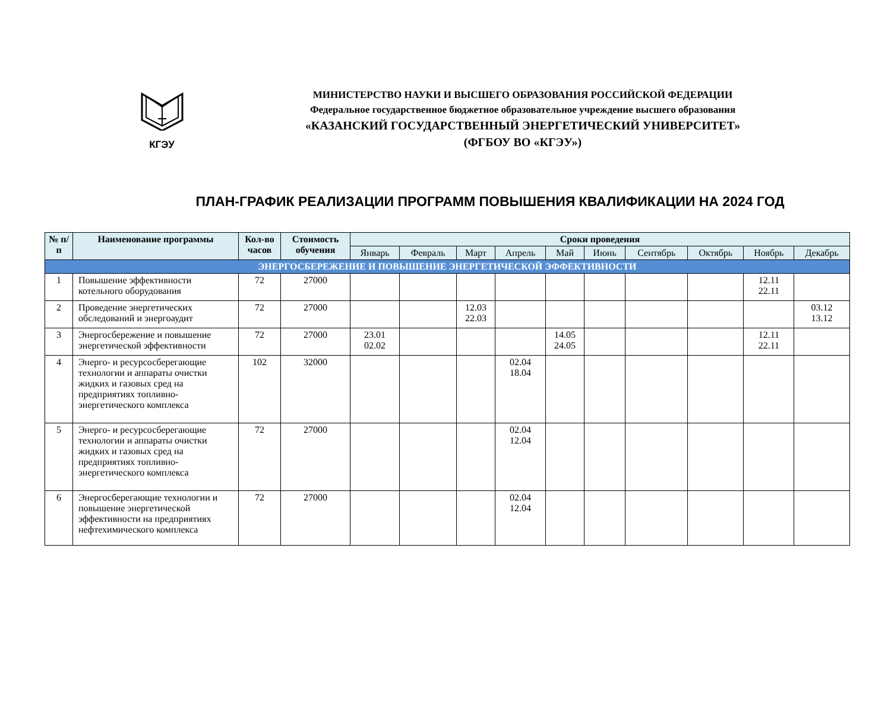КГЭУ МИНИСТЕРСТВО НАУКИ И ВЫСШЕГО ОБРАЗОВАНИЯ РОССИЙСКОЙ ФЕДЕРАЦИИ
Федеральное государственное бюджетное образовательное учреждение высшего образования
«КАЗАНСКИЙ ГОСУДАРСТВЕННЫЙ ЭНЕРГЕТИЧЕСКИЙ УНИВЕРСИТЕТ»
(ФГБОУ ВО «КГЭУ»)
ПЛАН-ГРАФИК РЕАЛИЗАЦИИ ПРОГРАММ ПОВЫШЕНИЯ КВАЛИФИКАЦИИ НА 2024 ГОД
| № п/п | Наименование программы | Кол-во часов | Стоимость обучения | Сроки проведения | | | | | | | | | |
| --- | --- | --- | --- | --- | --- | --- | --- | --- | --- | --- | --- | --- | --- |
| | | | | Январь | Февраль | Март | Апрель | Май | Июнь | Сентябрь | Октябрь | Ноябрь | Декабрь |
| ЭНЕРГОСБЕРЕЖЕНИЕ И ПОВЫШЕНИЕ ЭНЕРГЕТИЧЕСКОЙ ЭФФЕКТИВНОСТИ | | | | | | | | | | | | | |
| 1 | Повышение эффективности котельного оборудования | 72 | 27000 | | | | | | | | | 12.11 22.11 | |
| 2 | Проведение энергетических обследований и энергоаудит | 72 | 27000 | | | 12.03 22.03 | | | | | | | 03.12 13.12 |
| 3 | Энергосбережение и повышение энергетической эффективности | 72 | 27000 | 23.01 02.02 | | | | 14.05 24.05 | | | | 12.11 22.11 | |
| 4 | Энерго- и ресурсосберегающие технологии и аппараты очистки жидких и газовых сред на предприятиях топливно-энергетического комплекса | 102 | 32000 | | | | 02.04 18.04 | | | | | | |
| 5 | Энерго- и ресурсосберегающие технологии и аппараты очистки жидких и газовых сред на предприятиях топливно-энергетического комплекса | 72 | 27000 | | | | 02.04 12.04 | | | | | | |
| 6 | Энергосберегающие технологии и повышение энергетической эффективности на предприятиях нефтехимического комплекса | 72 | 27000 | | | | 02.04 12.04 | | | | | | |